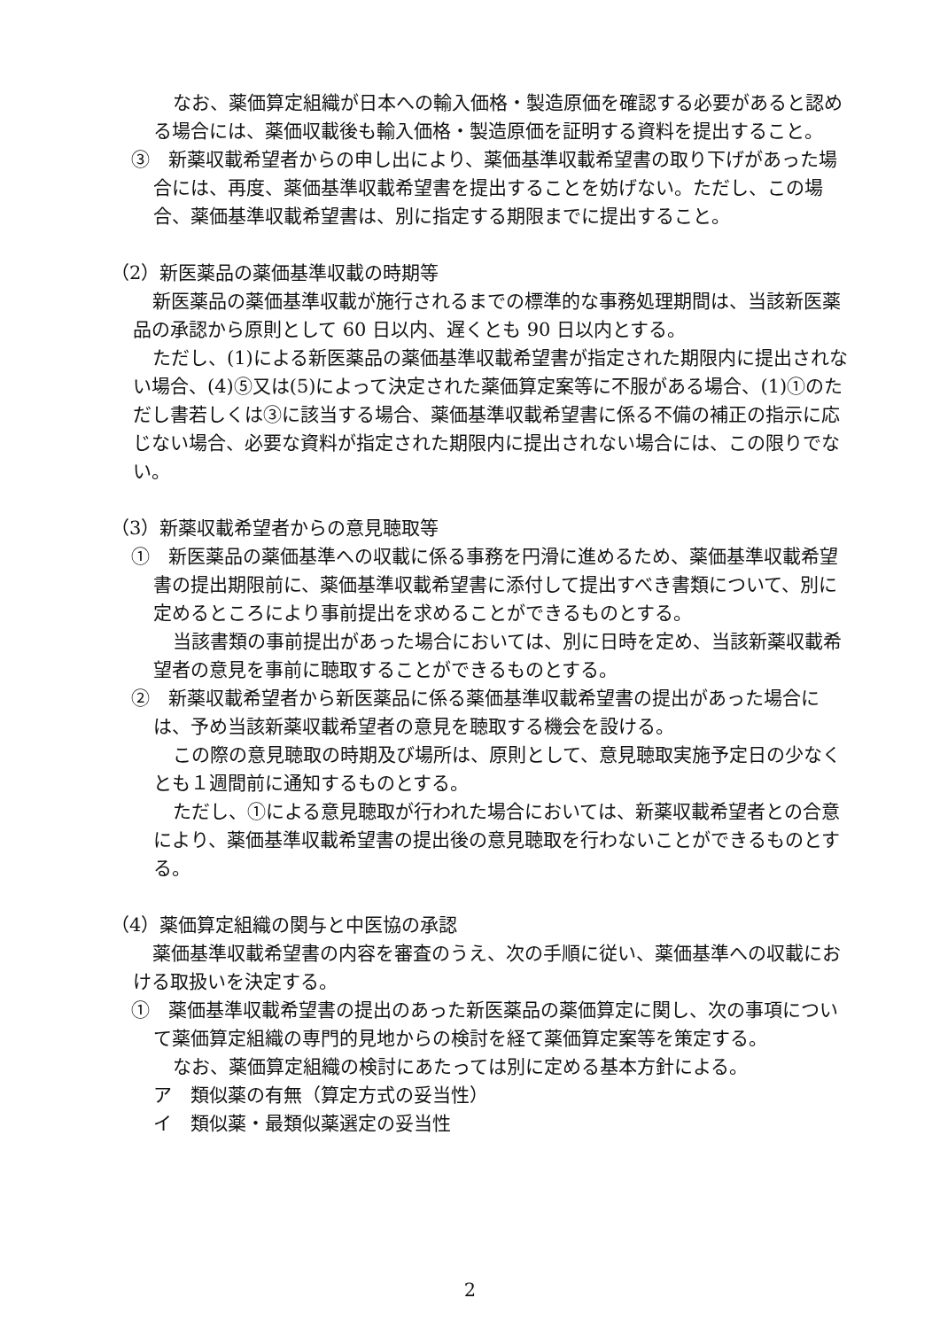なお、薬価算定組織が日本への輸入価格・製造原価を確認する必要があると認める場合には、薬価収載後も輸入価格・製造原価を証明する資料を提出すること。
③　新薬収載希望者からの申し出により、薬価基準収載希望書の取り下げがあった場合には、再度、薬価基準収載希望書を提出することを妨げない。ただし、この場合、薬価基準収載希望書は、別に指定する期限までに提出すること。
（2）新医薬品の薬価基準収載の時期等
新医薬品の薬価基準収載が施行されるまでの標準的な事務処理期間は、当該新医薬品の承認から原則として 60 日以内、遅くとも 90 日以内とする。
ただし、(1)による新医薬品の薬価基準収載希望書が指定された期限内に提出されない場合、(4)⑤又は(5)によって決定された薬価算定案等に不服がある場合、(1)①のただし書若しくは③に該当する場合、薬価基準収載希望書に係る不備の補正の指示に応じない場合、必要な資料が指定された期限内に提出されない場合には、この限りでない。
（3）新薬収載希望者からの意見聴取等
①　新医薬品の薬価基準への収載に係る事務を円滑に進めるため、薬価基準収載希望書の提出期限前に、薬価基準収載希望書に添付して提出すべき書類について、別に定めるところにより事前提出を求めることができるものとする。
当該書類の事前提出があった場合においては、別に日時を定め、当該新薬収載希望者の意見を事前に聴取することができるものとする。
②　新薬収載希望者から新医薬品に係る薬価基準収載希望書の提出があった場合には、予め当該新薬収載希望者の意見を聴取する機会を設ける。
この際の意見聴取の時期及び場所は、原則として、意見聴取実施予定日の少なくとも１週間前に通知するものとする。
ただし、①による意見聴取が行われた場合においては、新薬収載希望者との合意により、薬価基準収載希望書の提出後の意見聴取を行わないことができるものとする。
（4）薬価算定組織の関与と中医協の承認
薬価基準収載希望書の内容を審査のうえ、次の手順に従い、薬価基準への収載における取扱いを決定する。
①　薬価基準収載希望書の提出のあった新医薬品の薬価算定に関し、次の事項について薬価算定組織の専門的見地からの検討を経て薬価算定案等を策定する。
なお、薬価算定組織の検討にあたっては別に定める基本方針による。
ア　類似薬の有無（算定方式の妥当性）
イ　類似薬・最類似薬選定の妥当性
2